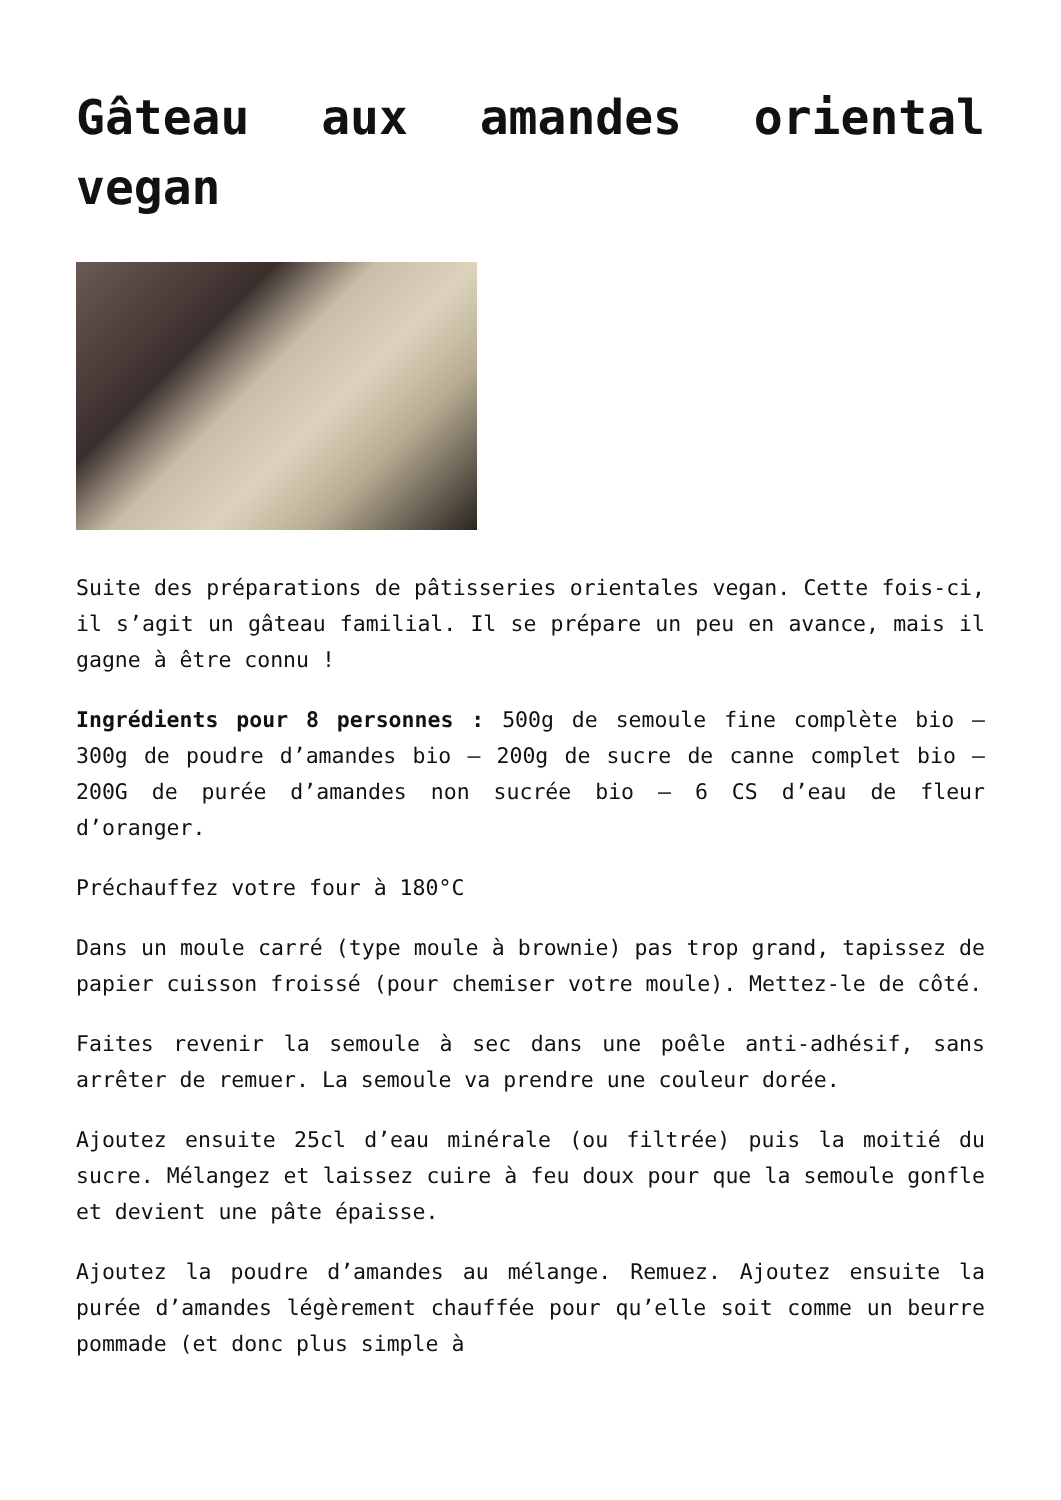Gâteau aux amandes oriental vegan
Suite des préparations de pâtisseries orientales vegan. Cette fois-ci, il s’agit un gâteau familial. Il se prépare un peu en avance, mais il gagne à être connu !
Ingrédients pour 8 personnes : 500g de semoule fine complète bio – 300g de poudre d’amandes bio – 200g de sucre de canne complet bio – 200G de purée d’amandes non sucrée bio – 6 CS d’eau de fleur d’oranger.
Préchauffez votre four à 180°C
Dans un moule carré (type moule à brownie) pas trop grand, tapissez de papier cuisson froissé (pour chemiser votre moule). Mettez-le de côté.
Faites revenir la semoule à sec dans une poêle anti-adhésif, sans arrêter de remuer. La semoule va prendre une couleur dorée.
Ajoutez ensuite 25cl d’eau minérale (ou filtrée) puis la moitié du sucre. Mélangez et laissez cuire à feu doux pour que la semoule gonfle et devient une pâte épaisse.
Ajoutez la poudre d’amandes au mélange. Remuez. Ajoutez ensuite la purée d’amandes légèrement chauffée pour qu’elle soit comme un beurre pommade (et donc plus simple à